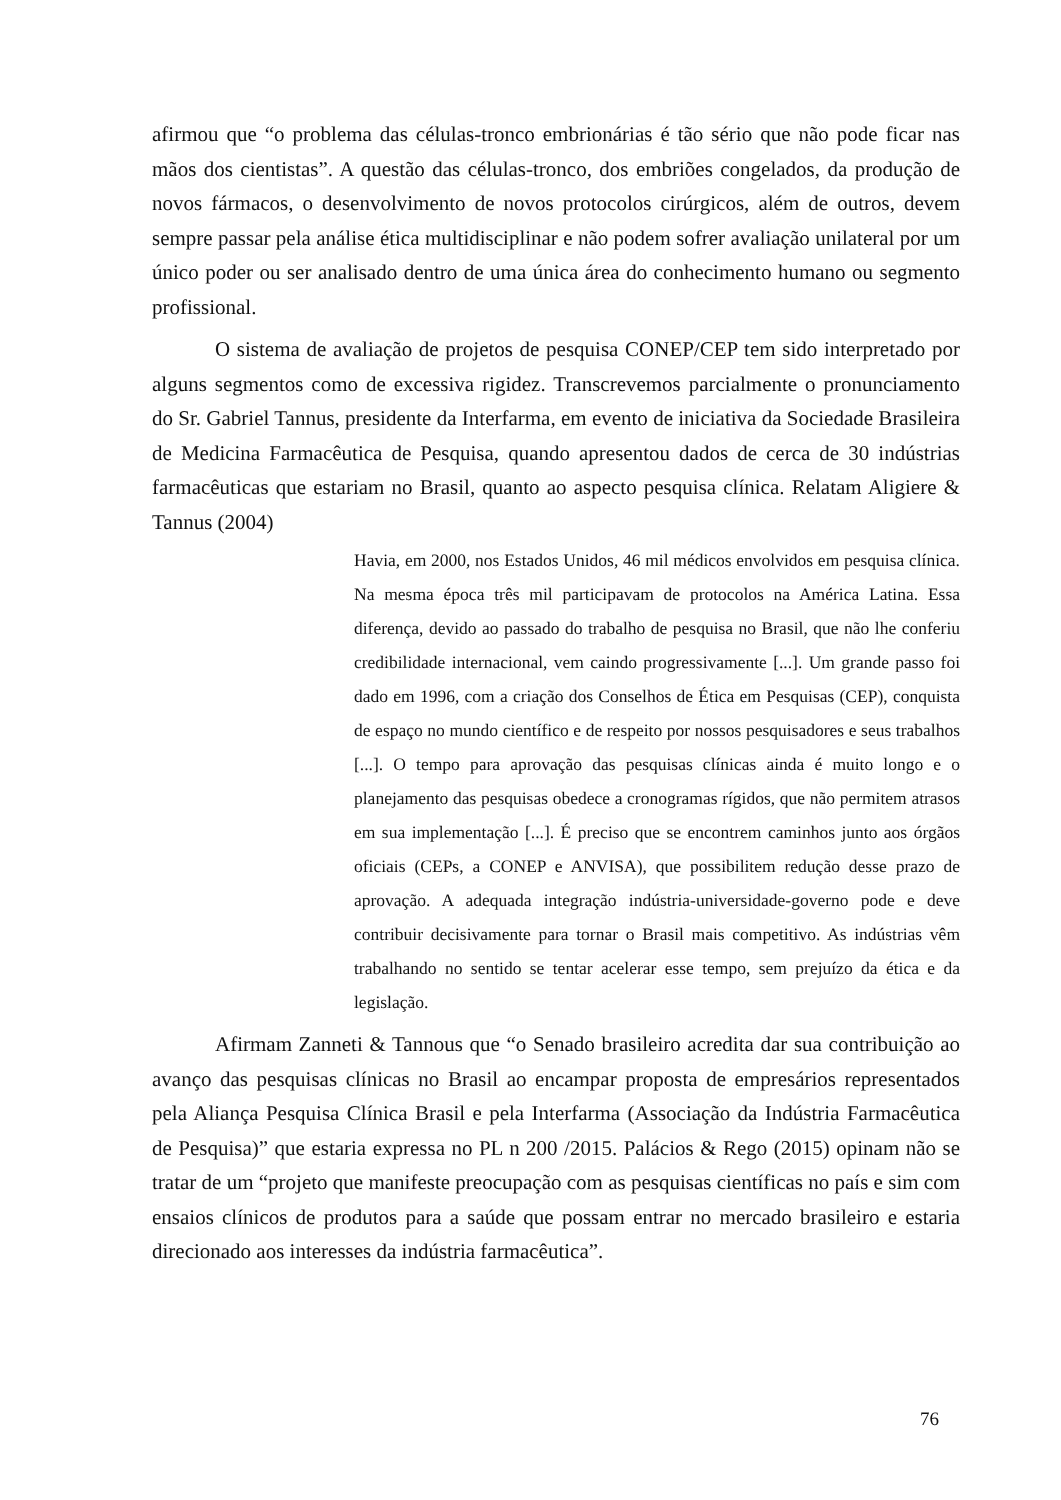afirmou que “o problema das células-tronco embrionárias é tão sério que não pode ficar nas mãos dos cientistas”. A questão das células-tronco, dos embriões congelados, da produção de novos fármacos, o desenvolvimento de novos protocolos cirúrgicos, além de outros, devem sempre passar pela análise ética multidisciplinar e não podem sofrer avaliação unilateral por um único poder ou ser analisado dentro de uma única área do conhecimento humano ou segmento profissional.
O sistema de avaliação de projetos de pesquisa CONEP/CEP tem sido interpretado por alguns segmentos como de excessiva rigidez. Transcrevemos parcialmente o pronunciamento do Sr. Gabriel Tannus, presidente da Interfarma, em evento de iniciativa da Sociedade Brasileira de Medicina Farmacêutica de Pesquisa, quando apresentou dados de cerca de 30 indústrias farmacêuticas que estariam no Brasil, quanto ao aspecto pesquisa clínica. Relatam Aligiere & Tannus (2004)
Havia, em 2000, nos Estados Unidos, 46 mil médicos envolvidos em pesquisa clínica. Na mesma época três mil participavam de protocolos na América Latina. Essa diferença, devido ao passado do trabalho de pesquisa no Brasil, que não lhe conferiu credibilidade internacional, vem caindo progressivamente [...]. Um grande passo foi dado em 1996, com a criação dos Conselhos de Ética em Pesquisas (CEP), conquista de espaço no mundo científico e de respeito por nossos pesquisadores e seus trabalhos [...]. O tempo para aprovação das pesquisas clínicas ainda é muito longo e o planejamento das pesquisas obedece a cronogramas rígidos, que não permitem atrasos em sua implementação [...]. É preciso que se encontrem caminhos junto aos órgãos oficiais (CEPs, a CONEP e ANVISA), que possibilitem redução desse prazo de aprovação. A adequada integração indústria-universidade-governo pode e deve contribuir decisivamente para tornar o Brasil mais competitivo. As indústrias vêm trabalhando no sentido se tentar acelerar esse tempo, sem prejuízo da ética e da legislação.
Afirmam Zanneti & Tannous que “o Senado brasileiro acredita dar sua contribuição ao avanço das pesquisas clínicas no Brasil ao encampar proposta de empresários representados pela Aliança Pesquisa Clínica Brasil e pela Interfarma (Associação da Indústria Farmacêutica de Pesquisa)” que estaria expressa no PL n 200 /2015. Palácios & Rego (2015) opinam não se tratar de um “projeto que manifeste preocupação com as pesquisas científicas no país e sim com ensaios clínicos de produtos para a saúde que possam entrar no mercado brasileiro e estaria direcionado aos interesses da indústria farmacêutica”.
76